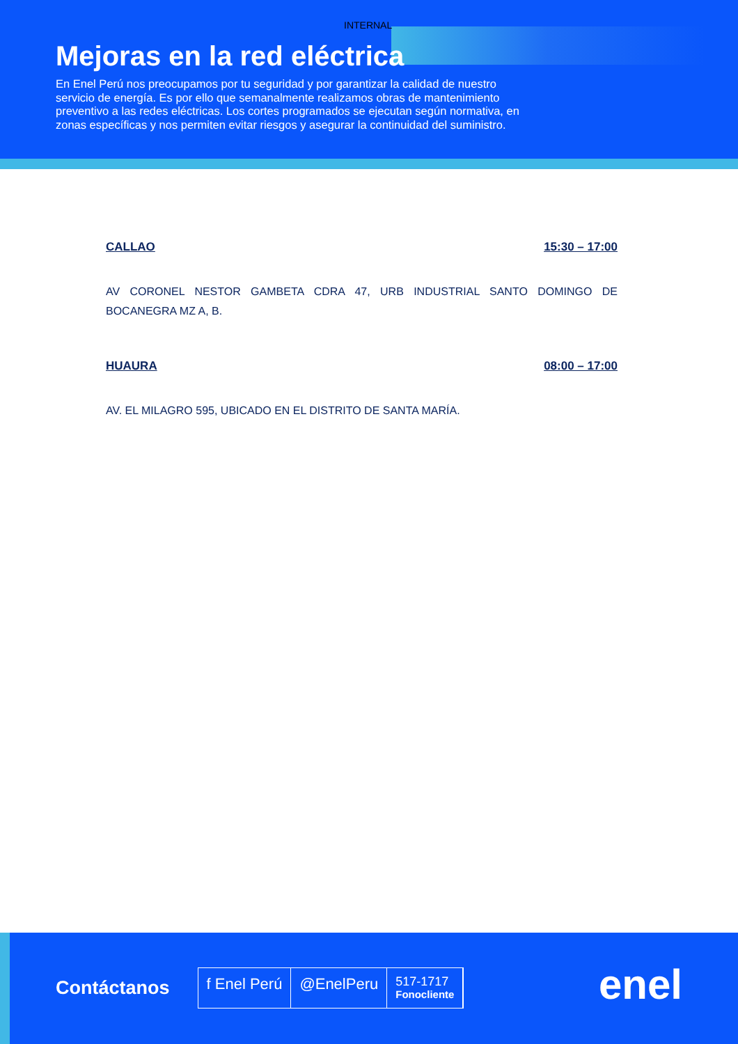INTERNAL
Mejoras en la red eléctrica
En Enel Perú nos preocupamos por tu seguridad y por garantizar la calidad de nuestro servicio de energía. Es por ello que semanalmente realizamos obras de mantenimiento preventivo a las redes eléctricas. Los cortes programados se ejecutan según normativa, en zonas específicas y nos permiten evitar riesgos y asegurar la continuidad del suministro.
CALLAO 15:30 – 17:00
AV CORONEL NESTOR GAMBETA CDRA 47, URB INDUSTRIAL SANTO DOMINGO DE BOCANEGRA MZ A, B.
HUAURA 08:00 – 17:00
AV. EL MILAGRO 595, UBICADO EN EL DISTRITO DE SANTA MARÍA.
Contáctanos
f Enel Perú @EnelPeru
517-1717
Fonocliente
enel